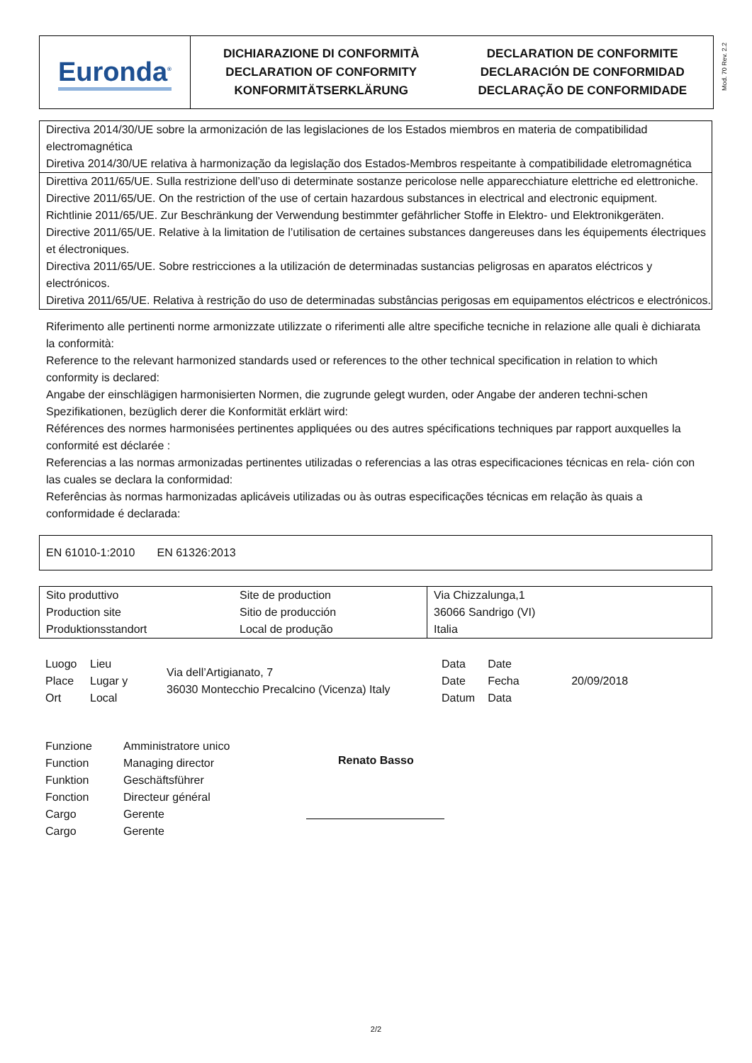Euronda<sup>®</sup>
DICHIARAZIONE DI CONFORMITÀ
DECLARATION OF CONFORMITY
KONFORMITÄTSERKLÄRUNG
DECLARATION DE CONFORMITE
DECLARACIÓN DE CONFORMIDAD
DECLARAÇÃO DE CONFORMIDADE
Mod. 70 Rev. 2.2
Directiva 2014/30/UE sobre la armonización de las legislaciones de los Estados miembros en materia de compatibilidad electromagnética
Diretiva 2014/30/UE relativa à harmonização da legislação dos Estados-Membros respeitante à compatibilidade eletromagnética
Direttiva 2011/65/UE. Sulla restrizione dell’uso di determinate sostanze pericolose nelle apparecchiature elettriche ed elettroniche.
Directive 2011/65/UE. On the restriction of the use of certain hazardous substances in electrical and electronic equipment.
Richtlinie 2011/65/UE. Zur Beschränkung der Verwendung bestimmter gefährlicher Stoffe in Elektro- und Elektronikgeräten.
Directive 2011/65/UE. Relative à la limitation de l’utilisation de certaines substances dangereuses dans les équipements électriques et électroniques.
Directiva 2011/65/UE. Sobre restricciones a la utilización de determinadas sustancias peligrosas en aparatos eléctricos y electrónicos.
Diretiva 2011/65/UE. Relativa à restrição do uso de determinadas substâncias perigosas em equipamentos eléctricos e electrónicos.
Riferimento alle pertinenti norme armonizzate utilizzate o riferimenti alle altre specifiche tecniche in relazione alle quali è dichiarata la conformità:
Reference to the relevant harmonized standards used or references to the other technical specification in relation to which conformity is declared:
Angabe der einschlägigen harmonisierten Normen, die zugrunde gelegt wurden, oder Angabe der anderen techni-schen Spezifikationen, bezüglich derer die Konformität erklärt wird:
Références des normes harmonisées pertinentes appliquées ou des autres spécifications techniques par rapport auxquelles la conformité est déclarée :
Referencias a las normas armonizadas pertinentes utilizadas o referencias a las otras especificaciones técnicas en rela- ción con las cuales se declara la conformidad:
Referências às normas harmonizadas aplicáveis utilizadas ou às outras especificações técnicas em relação às quais a conformidade é declarada:
EN 61010-1:2010 EN 61326:2013
| Sito produttivo Production site Produktionsstandort | Site de production Sitio de producción Local de produção | Via Chizzalunga,1 36066 Sandrigo (VI) Italia |
| Luogo Place Ort | Lieu Lugar y Local | Via dell’Artigianato, 7 36030 Montecchio Precalcino (Vicenza) Italy | Data Date Datum | Date Fecha Data | 20/09/2018 |
| Funzione Function Funktion Fonction Cargo Cargo | Amministratore unico Managing director Geschäftsführer Directeur général Gerente Gerente | Renato Basso |
2/2